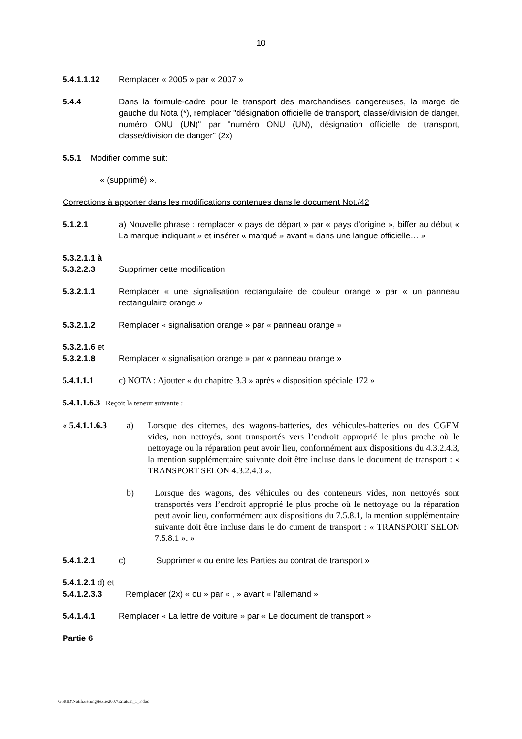10
5.4.1.1.12 Remplacer « 2005 » par « 2007 »
5.4.4 Dans la formule-cadre pour le transport des marchandises dangereuses, la marge de gauche du Nota (*), remplacer "désignation officielle de transport, classe/division de danger, numéro ONU (UN)" par "numéro ONU (UN), désignation officielle de transport, classe/division de danger" (2x)
5.5.1 Modifier comme suit:
« (supprimé) ».
Corrections à apporter dans les modifications contenues dans le document Not./42
5.1.2.1 a) Nouvelle phrase : remplacer « pays de départ » par « pays d’origine », biffer au début « La marque indiquant » et insérer « marqué » avant « dans une langue officielle… »
5.3.2.1.1 à
5.3.2.2.3
Supprimer cette modification
5.3.2.1.1 Remplacer « une signalisation rectangulaire de couleur orange » par « un panneau rectangulaire orange »
5.3.2.1.2 Remplacer « signalisation orange » par « panneau orange »
5.3.2.1.6 et
5.3.2.1.8
Remplacer « signalisation orange » par « panneau orange »
5.4.1.1.1 c) NOTA : Ajouter « du chapitre 3.3 » après « disposition spéciale 172 »
5.4.1.1.6.3 Reçoit la teneur suivante :
« 5.4.1.1.6.3
a) Lorsque des citernes, des wagons-batteries, des véhicules-batteries ou des CGEM vides, non nettoyés, sont transportés vers l’endroit approprié le plus proche où le nettoyage ou la réparation peut avoir lieu, conformément aux dispositions du 4.3.2.4.3, la mention supplémentaire suivante doit être incluse dans le document de transport : « TRANSPORT SELON 4.3.2.4.3 ».
b) Lorsque des wagons, des véhicules ou des conteneurs vides, non nettoyés sont transportés vers l’endroit approprié le plus proche où le nettoyage ou la réparation peut avoir lieu, conformément aux dispositions du 7.5.8.1, la mention supplémentaire suivante doit être incluse dans le do cument de transport : « TRANSPORT SELON 7.5.8.1 ». »
5.4.1.2.1 c) Supprimer « ou entre les Parties au contrat de transport »
5.4.1.2.1 d) et
5.4.1.2.3.3
Remplacer (2x) « ou » par « , » avant « l’allemand »
5.4.1.4.1 Remplacer « La lettre de voiture » par « Le document de transport »
Partie 6
G:\RID\Notifizierungstexte\2007\Erratum_1_F.doc